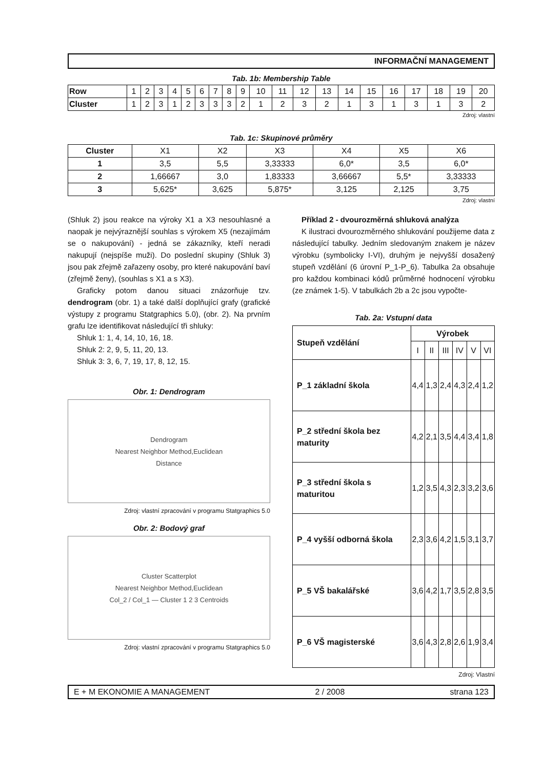INFORMAČNÍ MANAGEMENT
Tab. 1b: Membership Table
| Row | 1 | 2 | 3 | 4 | 5 | 6 | 7 | 8 | 9 | 10 | 11 | 12 | 13 | 14 | 15 | 16 | 17 | 18 | 19 | 20 |
| Cluster | 1 | 2 | 3 | 1 | 2 | 3 | 3 | 3 | 2 | 1 | 2 | 3 | 2 | 1 | 3 | 1 | 3 | 1 | 3 | 2 |
Zdroj: vlastní
Tab. 1c: Skupinové průměry
| Cluster | X1 | X2 | X3 | X4 | X5 | X6 |
| 1 | 3,5 | 5,5 | 3,33333 | 6,0* | 3,5 | 6,0* |
| 2 | 1,66667 | 3,0 | 1,83333 | 3,66667 | 5,5* | 3,33333 |
| 3 | 5,625* | 3,625 | 5,875* | 3,125 | 2,125 | 3,75 |
Zdroj: vlastní
(Shluk 2) jsou reakce na výroky X1 a X3 nesouhlasné a naopak je nejvýraznější souhlas s výrokem X5 (nezajímám se o nakupování) - jedná se zákazníky, kteří neradi nakupují (nejspíše muži). Do poslední skupiny (Shluk 3) jsou pak zřejmě zařazeny osoby, pro které nakupování baví (zřejmě ženy), (souhlas s X1 a s X3).
Graficky potom danou situaci znázorňuje tzv. dendrogram (obr. 1) a také další doplňující grafy (grafické výstupy z programu Statgraphics 5.0), (obr. 2). Na prvním grafu lze identifikovat následující tři shluky:
Shluk 1: 1, 4, 14, 10, 16, 18.
Shluk 2: 2, 9, 5, 11, 20, 13.
Shluk 3: 3, 6, 7, 19, 17, 8, 12, 15.
Obr. 1: Dendrogram
Dendrogram
Nearest Neighbor Method,Euclidean
Distance
Zdroj: vlastní zpracování v programu Statgraphics 5.0
Obr. 2: Bodový graf
Cluster Scatterplot
Nearest Neighbor Method,Euclidean
Col_2 / Col_1 — Cluster 1 2 3 Centroids
Zdroj: vlastní zpracování v programu Statgraphics 5.0
Příklad 2 - dvourozměrná shluková analýza
K ilustraci dvourozměrného shlukování použijeme data z následující tabulky. Jedním sledovaným znakem je název výrobku (symbolicky I-VI), druhým je nejvyšší dosažený stupeň vzdělání (6 úrovní P_1-P_6). Tabulka 2a obsahuje pro každou kombinaci kódů průměrné hodnocení výrobku (ze známek 1-5). V tabulkách 2b a 2c jsou vypočte-
Tab. 2a: Vstupní data
| Stupeň vzdělání | Výrobek | | | | | |
| | I | II | III | IV | V | VI |
| P_1 základní škola | 4,4 | 1,3 | 2,4 | 4,3 | 2,4 | 1,2 |
| P_2 střední škola bez maturity | 4,2 | 2,1 | 3,5 | 4,4 | 3,4 | 1,8 |
| P_3 střední škola s maturitou | 1,2 | 3,5 | 4,3 | 2,3 | 3,2 | 3,6 |
| P_4 vyšší odborná škola | 2,3 | 3,6 | 4,2 | 1,5 | 3,1 | 3,7 |
| P_5 VŠ bakalářské | 3,6 | 4,2 | 1,7 | 3,5 | 2,8 | 3,5 |
| P_6 VŠ magisterské | 3,6 | 4,3 | 2,8 | 2,6 | 1,9 | 3,4 |
Zdroj: Vlastní
E + M EKONOMIE A MANAGEMENT 2 / 2008 strana 123